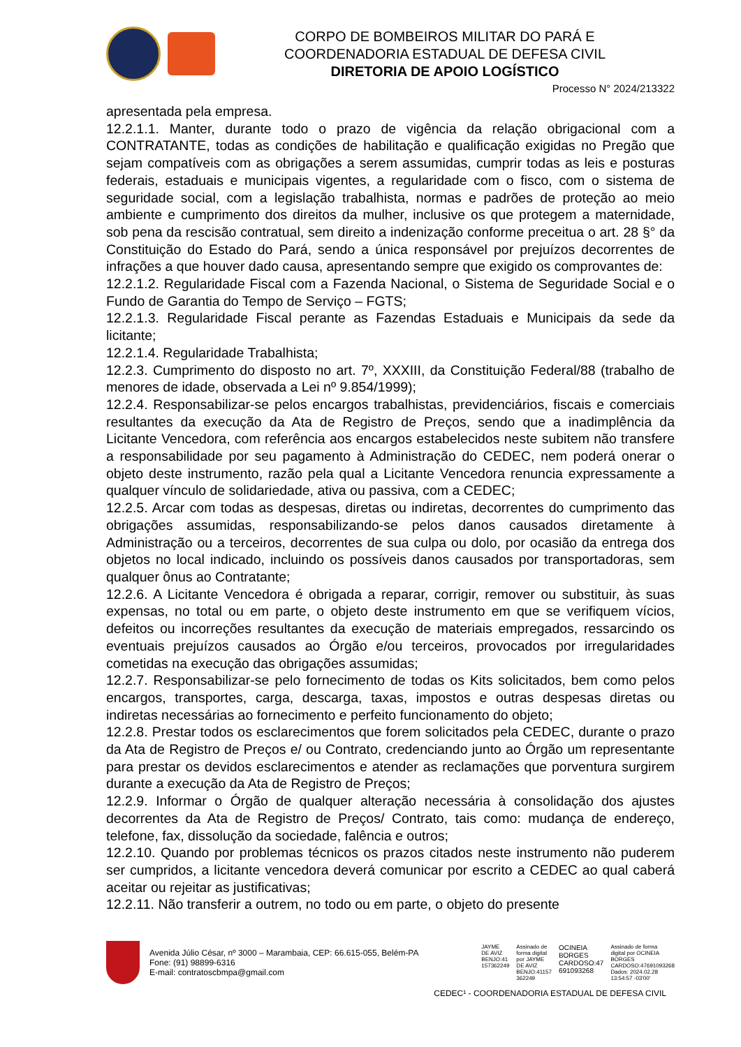CORPO DE BOMBEIROS MILITAR DO PARÁ E
COORDENADORIA ESTADUAL DE DEFESA CIVIL
DIRETORIA DE APOIO LOGÍSTICO
Processo N° 2024/213322
apresentada pela empresa.
12.2.1.1. Manter, durante todo o prazo de vigência da relação obrigacional com a CONTRATANTE, todas as condições de habilitação e qualificação exigidas no Pregão que sejam compatíveis com as obrigações a serem assumidas, cumprir todas as leis e posturas federais, estaduais e municipais vigentes, a regularidade com o fisco, com o sistema de seguridade social, com a legislação trabalhista, normas e padrões de proteção ao meio ambiente e cumprimento dos direitos da mulher, inclusive os que protegem a maternidade, sob pena da rescisão contratual, sem direito a indenização conforme preceitua o art. 28 §° da Constituição do Estado do Pará, sendo a única responsável por prejuízos decorrentes de infrações a que houver dado causa, apresentando sempre que exigido os comprovantes de:
12.2.1.2. Regularidade Fiscal com a Fazenda Nacional, o Sistema de Seguridade Social e o Fundo de Garantia do Tempo de Serviço – FGTS;
12.2.1.3. Regularidade Fiscal perante as Fazendas Estaduais e Municipais da sede da licitante;
12.2.1.4. Regularidade Trabalhista;
12.2.3. Cumprimento do disposto no art. 7º, XXXIII, da Constituição Federal/88 (trabalho de menores de idade, observada a Lei nº 9.854/1999);
12.2.4. Responsabilizar-se pelos encargos trabalhistas, previdenciários, fiscais e comerciais resultantes da execução da Ata de Registro de Preços, sendo que a inadimplência da Licitante Vencedora, com referência aos encargos estabelecidos neste subitem não transfere a responsabilidade por seu pagamento à Administração do CEDEC, nem poderá onerar o objeto deste instrumento, razão pela qual a Licitante Vencedora renuncia expressamente a qualquer vínculo de solidariedade, ativa ou passiva, com a CEDEC;
12.2.5. Arcar com todas as despesas, diretas ou indiretas, decorrentes do cumprimento das obrigações assumidas, responsabilizando-se pelos danos causados diretamente à Administração ou a terceiros, decorrentes de sua culpa ou dolo, por ocasião da entrega dos objetos no local indicado, incluindo os possíveis danos causados por transportadoras, sem qualquer ônus ao Contratante;
12.2.6. A Licitante Vencedora é obrigada a reparar, corrigir, remover ou substituir, às suas expensas, no total ou em parte, o objeto deste instrumento em que se verifiquem vícios, defeitos ou incorreções resultantes da execução de materiais empregados, ressarcindo os eventuais prejuízos causados ao Órgão e/ou terceiros, provocados por irregularidades cometidas na execução das obrigações assumidas;
12.2.7. Responsabilizar-se pelo fornecimento de todas os Kits solicitados, bem como pelos encargos, transportes, carga, descarga, taxas, impostos e outras despesas diretas ou indiretas necessárias ao fornecimento e perfeito funcionamento do objeto;
12.2.8. Prestar todos os esclarecimentos que forem solicitados pela CEDEC, durante o prazo da Ata de Registro de Preços e/ ou Contrato, credenciando junto ao Órgão um representante para prestar os devidos esclarecimentos e atender as reclamações que porventura surgirem durante a execução da Ata de Registro de Preços;
12.2.9. Informar o Órgão de qualquer alteração necessária à consolidação dos ajustes decorrentes da Ata de Registro de Preços/ Contrato, tais como: mudança de endereço, telefone, fax, dissolução da sociedade, falência e outros;
12.2.10. Quando por problemas técnicos os prazos citados neste instrumento não puderem ser cumpridos, a licitante vencedora deverá comunicar por escrito a CEDEC ao qual caberá aceitar ou rejeitar as justificativas;
12.2.11. Não transferir a outrem, no todo ou em parte, o objeto do presente
Avenida Júlio César, nº 3000 – Marambaia, CEP: 66.615-055, Belém-PA
Fone: (91) 98899-6316
E-mail: contratoscbmpa@gmail.com
JAYME
DE AVIZ
BENJO:41
157362249
Assinado de
forma digital
por JAYME
DE AVIZ
BENJO:41157
362249
OCINEIA
BORGES
CARDOSO:47
691093268
Assinado de forma
digital por OCINEIA
BORGES
CARDOSO:47691093268
Dados: 2024.02.28
13:54:57 -03'00'
CEDEC¹ - COORDENADORIA ESTADUAL DE DEFESA CIVIL